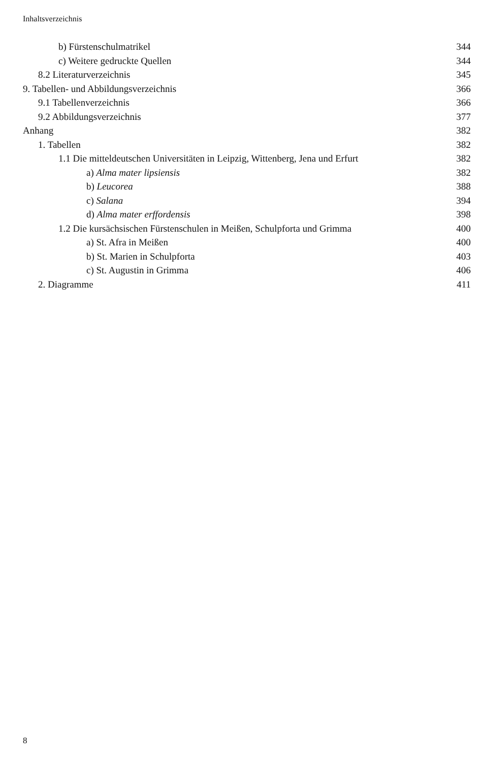Inhaltsverzeichnis
b) Fürstenschulmatrikel 344
c) Weitere gedruckte Quellen 344
8.2 Literaturverzeichnis 345
9. Tabellen- und Abbildungsverzeichnis 366
9.1 Tabellenverzeichnis 366
9.2 Abbildungsverzeichnis 377
Anhang 382
1. Tabellen 382
1.1 Die mitteldeutschen Universitäten in Leipzig, Wittenberg, Jena und Erfurt 382
a) Alma mater lipsiensis 382
b) Leucorea 388
c) Salana 394
d) Alma mater erffordensis 398
1.2 Die kursächsischen Fürstenschulen in Meißen, Schulpforta und Grimma 400
a) St. Afra in Meißen 400
b) St. Marien in Schulpforta 403
c) St. Augustin in Grimma 406
2. Diagramme 411
8